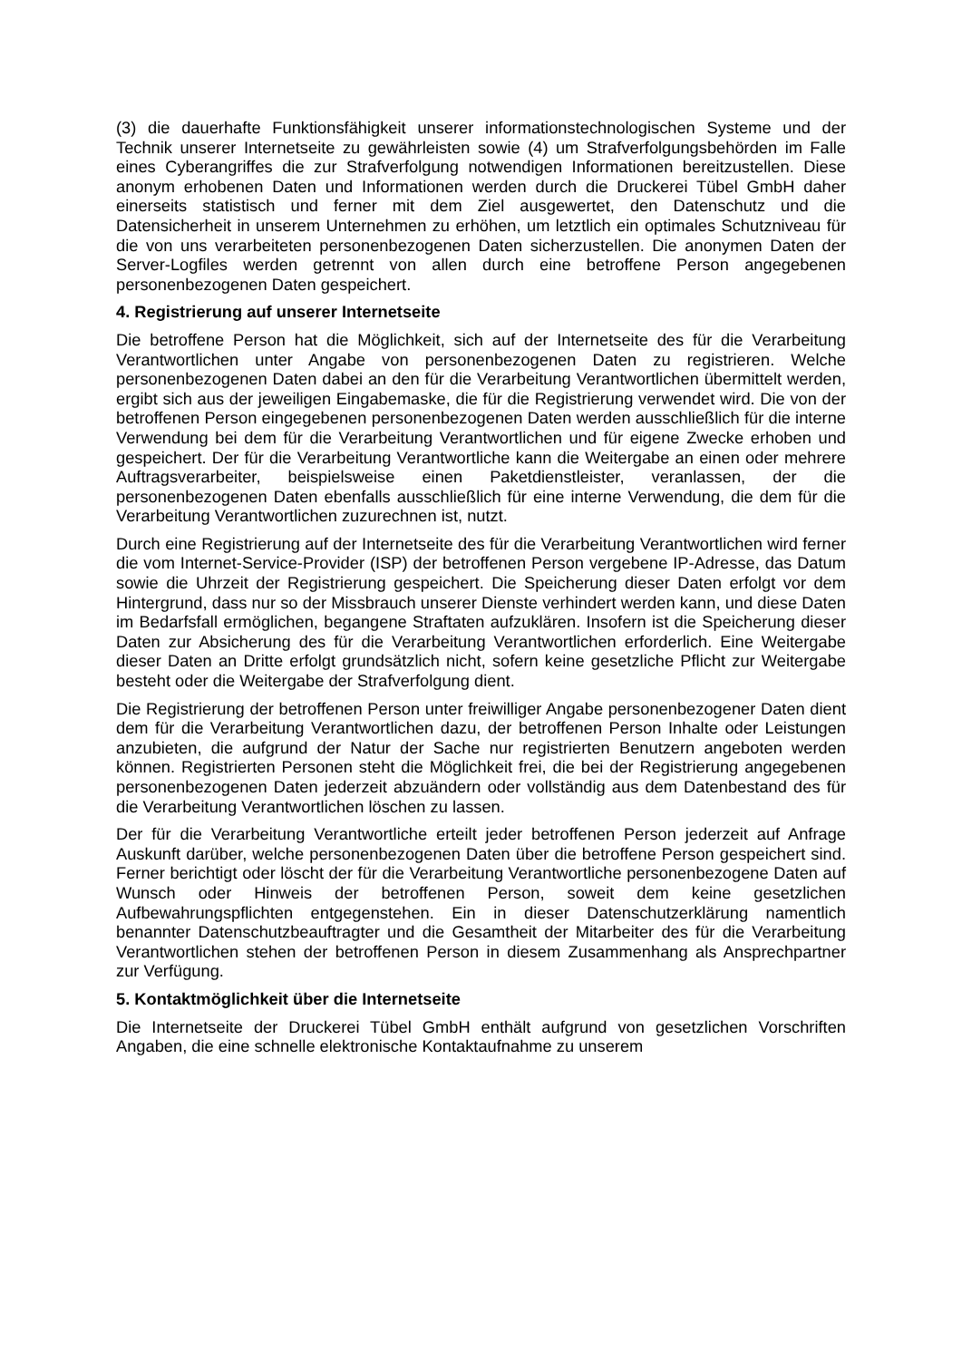(3) die dauerhafte Funktionsfähigkeit unserer informationstechnologischen Systeme und der Technik unserer Internetseite zu gewährleisten sowie (4) um Strafverfol­gungsbehörden im Falle eines Cyberangriffes die zur Strafverfolgung notwendigen Informationen bereitzustellen. Diese anonym erhobenen Daten und Informationen werden durch die Druckerei Tübel GmbH daher einerseits statistisch und ferner mit dem Ziel ausgewertet, den Datenschutz und die Datensicherheit in unserem Unter­nehmen zu erhöhen, um letztlich ein optimales Schutzniveau für die von uns verar­beiteten personenbezogenen Daten sicherzustellen. Die anonymen Daten der Ser­ver-Logfiles werden getrennt von allen durch eine betroffene Person angegebenen personenbezogenen Daten gespeichert.
4. Registrierung auf unserer Internetseite
Die betroffene Person hat die Möglichkeit, sich auf der Internetseite des für die Ver­arbeitung Verantwortlichen unter Angabe von personenbezogenen Daten zu regist­rieren. Welche personenbezogenen Daten dabei an den für die Verarbeitung Ver­antwortlichen übermittelt werden, ergibt sich aus der jeweiligen Eingabemaske, die für die Registrierung verwendet wird. Die von der betroffenen Person eingegebenen personenbezogenen Daten werden ausschließlich für die interne Verwendung bei dem für die Verarbeitung Verantwortlichen und für eigene Zwecke erhoben und ge­speichert. Der für die Verarbeitung Verantwortliche kann die Weitergabe an einen oder mehrere Auftragsverarbeiter, beispielsweise einen Paketdienstleister, veranlas­sen, der die personenbezogenen Daten ebenfalls ausschließlich für eine interne Verwendung, die dem für die Verarbeitung Verantwortlichen zuzurechnen ist, nutzt.
Durch eine Registrierung auf der Internetseite des für die Verarbeitung Verantwortli­chen wird ferner die vom Internet-Service-Provider (ISP) der betroffenen Person ver­gebene IP-Adresse, das Datum sowie die Uhrzeit der Registrierung gespeichert. Die Speicherung dieser Daten erfolgt vor dem Hintergrund, dass nur so der Missbrauch unserer Dienste verhindert werden kann, und diese Daten im Bedarfsfall ermögli­chen, begangene Straftaten aufzuklären. Insofern ist die Speicherung dieser Daten zur Absicherung des für die Verarbeitung Verantwortlichen erforderlich. Eine Weiter­gabe dieser Daten an Dritte erfolgt grundsätzlich nicht, sofern keine gesetzliche Pflicht zur Weitergabe besteht oder die Weitergabe der Strafverfolgung dient.
Die Registrierung der betroffenen Person unter freiwilliger Angabe personenbezoge­ner Daten dient dem für die Verarbeitung Verantwortlichen dazu, der betroffenen Person Inhalte oder Leistungen anzubieten, die aufgrund der Natur der Sache nur registrierten Benutzern angeboten werden können. Registrierten Personen steht die Möglichkeit frei, die bei der Registrierung angegebenen personenbezogenen Daten jederzeit abzuändern oder vollständig aus dem Datenbestand des für die Verarbei­tung Verantwortlichen löschen zu lassen.
Der für die Verarbeitung Verantwortliche erteilt jeder betroffenen Person jederzeit auf Anfrage Auskunft darüber, welche personenbezogenen Daten über die betroffene Person gespeichert sind. Ferner berichtigt oder löscht der für die Verarbeitung Ver­antwortliche personenbezogene Daten auf Wunsch oder Hinweis der betroffenen Person, soweit dem keine gesetzlichen Aufbewahrungspflichten entgegenstehen. Ein in dieser Datenschutzerklärung namentlich benannter Datenschutzbeauftragter und die Gesamtheit der Mitarbeiter des für die Verarbeitung Verantwortlichen stehen der betroffenen Person in diesem Zusammenhang als Ansprechpartner zur Verfügung.
5. Kontaktmöglichkeit über die Internetseite
Die Internetseite der Druckerei Tübel GmbH enthält aufgrund von gesetzlichen Vor­schriften Angaben, die eine schnelle elektronische Kontaktaufnahme zu unserem